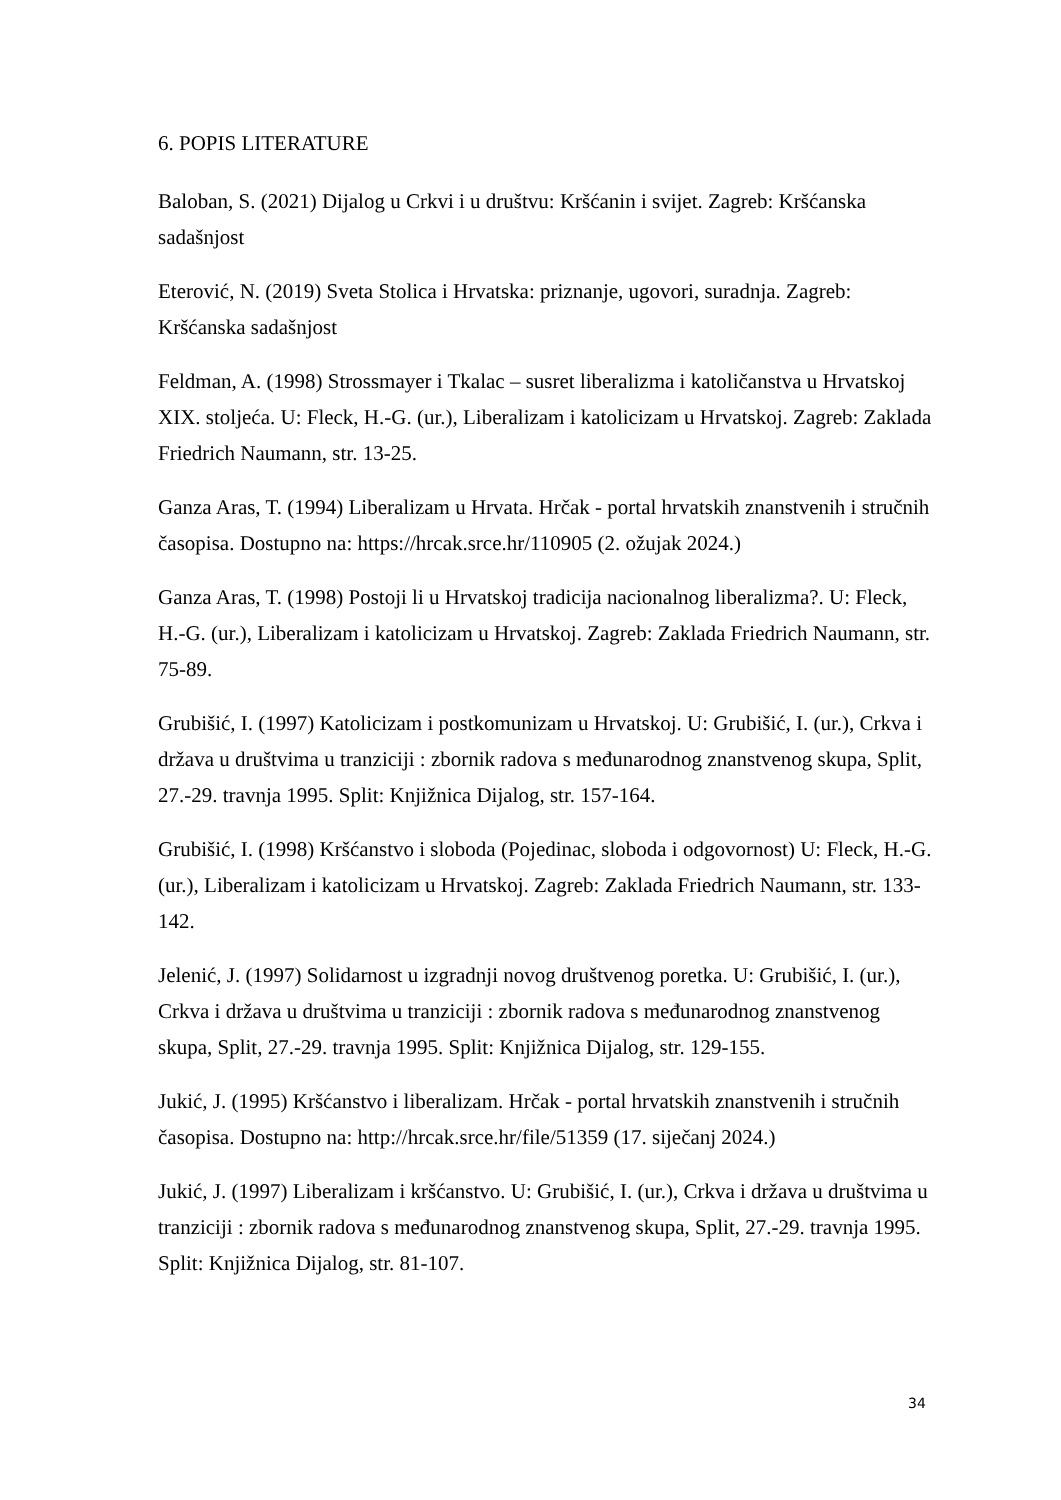6. POPIS LITERATURE
Baloban, S. (2021) Dijalog u Crkvi i u društvu: Kršćanin i svijet. Zagreb: Kršćanska sadašnjost
Eterović, N. (2019) Sveta Stolica i Hrvatska: priznanje, ugovori, suradnja. Zagreb: Kršćanska sadašnjost
Feldman, A. (1998) Strossmayer i Tkalac – susret liberalizma i katoličanstva u Hrvatskoj XIX. stoljeća. U: Fleck, H.-G. (ur.), Liberalizam i katolicizam u Hrvatskoj. Zagreb: Zaklada Friedrich Naumann, str. 13-25.
Ganza Aras, T. (1994) Liberalizam u Hrvata. Hrčak - portal hrvatskih znanstvenih i stručnih časopisa. Dostupno na: https://hrcak.srce.hr/110905 (2. ožujak 2024.)
Ganza Aras, T. (1998) Postoji li u Hrvatskoj tradicija nacionalnog liberalizma?. U: Fleck, H.-G. (ur.), Liberalizam i katolicizam u Hrvatskoj. Zagreb: Zaklada Friedrich Naumann, str. 75-89.
Grubišić, I. (1997) Katolicizam i postkomunizam u Hrvatskoj. U: Grubišić, I. (ur.), Crkva i država u društvima u tranziciji : zbornik radova s međunarodnog znanstvenog skupa, Split, 27.-29. travnja 1995. Split: Knjižnica Dijalog, str. 157-164.
Grubišić, I. (1998) Kršćanstvo i sloboda (Pojedinac, sloboda i odgovornost) U: Fleck, H.-G. (ur.), Liberalizam i katolicizam u Hrvatskoj. Zagreb: Zaklada Friedrich Naumann, str. 133-142.
Jelenić, J. (1997) Solidarnost u izgradnji novog društvenog poretka. U: Grubišić, I. (ur.), Crkva i država u društvima u tranziciji : zbornik radova s međunarodnog znanstvenog skupa, Split, 27.-29. travnja 1995. Split: Knjižnica Dijalog, str. 129-155.
Jukić, J. (1995) Kršćanstvo i liberalizam. Hrčak - portal hrvatskih znanstvenih i stručnih časopisa. Dostupno na: http://hrcak.srce.hr/file/51359 (17. siječanj 2024.)
Jukić, J. (1997) Liberalizam i kršćanstvo. U: Grubišić, I. (ur.), Crkva i država u društvima u tranziciji : zbornik radova s međunarodnog znanstvenog skupa, Split, 27.-29. travnja 1995. Split: Knjižnica Dijalog, str. 81-107.
34